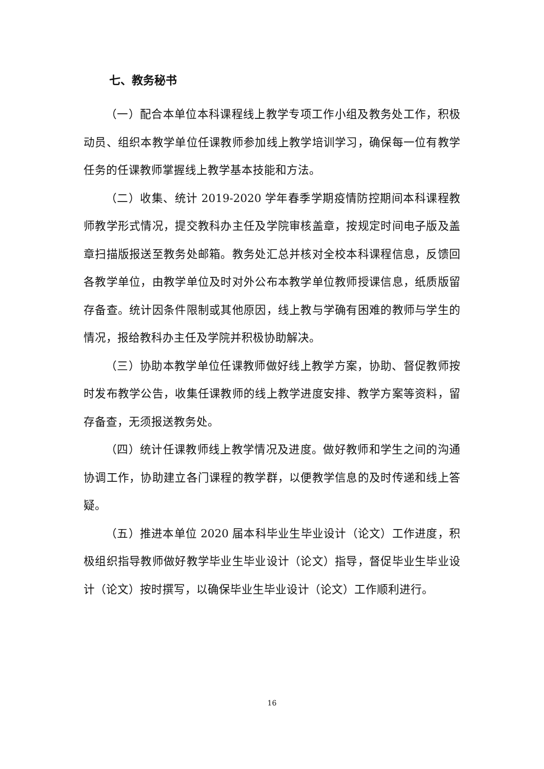七、教务秘书
（一）配合本单位本科课程线上教学专项工作小组及教务处工作，积极动员、组织本教学单位任课教师参加线上教学培训学习，确保每一位有教学任务的任课教师掌握线上教学基本技能和方法。
（二）收集、统计 2019-2020 学年春季学期疫情防控期间本科课程教师教学形式情况，提交教科办主任及学院审核盖章，按规定时间电子版及盖章扫描版报送至教务处邮箱。教务处汇总并核对全校本科课程信息，反馈回各教学单位，由教学单位及时对外公布本教学单位教师授课信息，纸质版留存备查。统计因条件限制或其他原因，线上教与学确有困难的教师与学生的情况，报给教科办主任及学院并积极协助解决。
（三）协助本教学单位任课教师做好线上教学方案，协助、督促教师按时发布教学公告，收集任课教师的线上教学进度安排、教学方案等资料，留存备查，无须报送教务处。
（四）统计任课教师线上教学情况及进度。做好教师和学生之间的沟通协调工作，协助建立各门课程的教学群，以便教学信息的及时传递和线上答疑。
（五）推进本单位 2020 届本科毕业生毕业设计（论文）工作进度，积极组织指导教师做好教学毕业生毕业设计（论文）指导，督促毕业生毕业设计（论文）按时撰写，以确保毕业生毕业设计（论文）工作顺利进行。
16